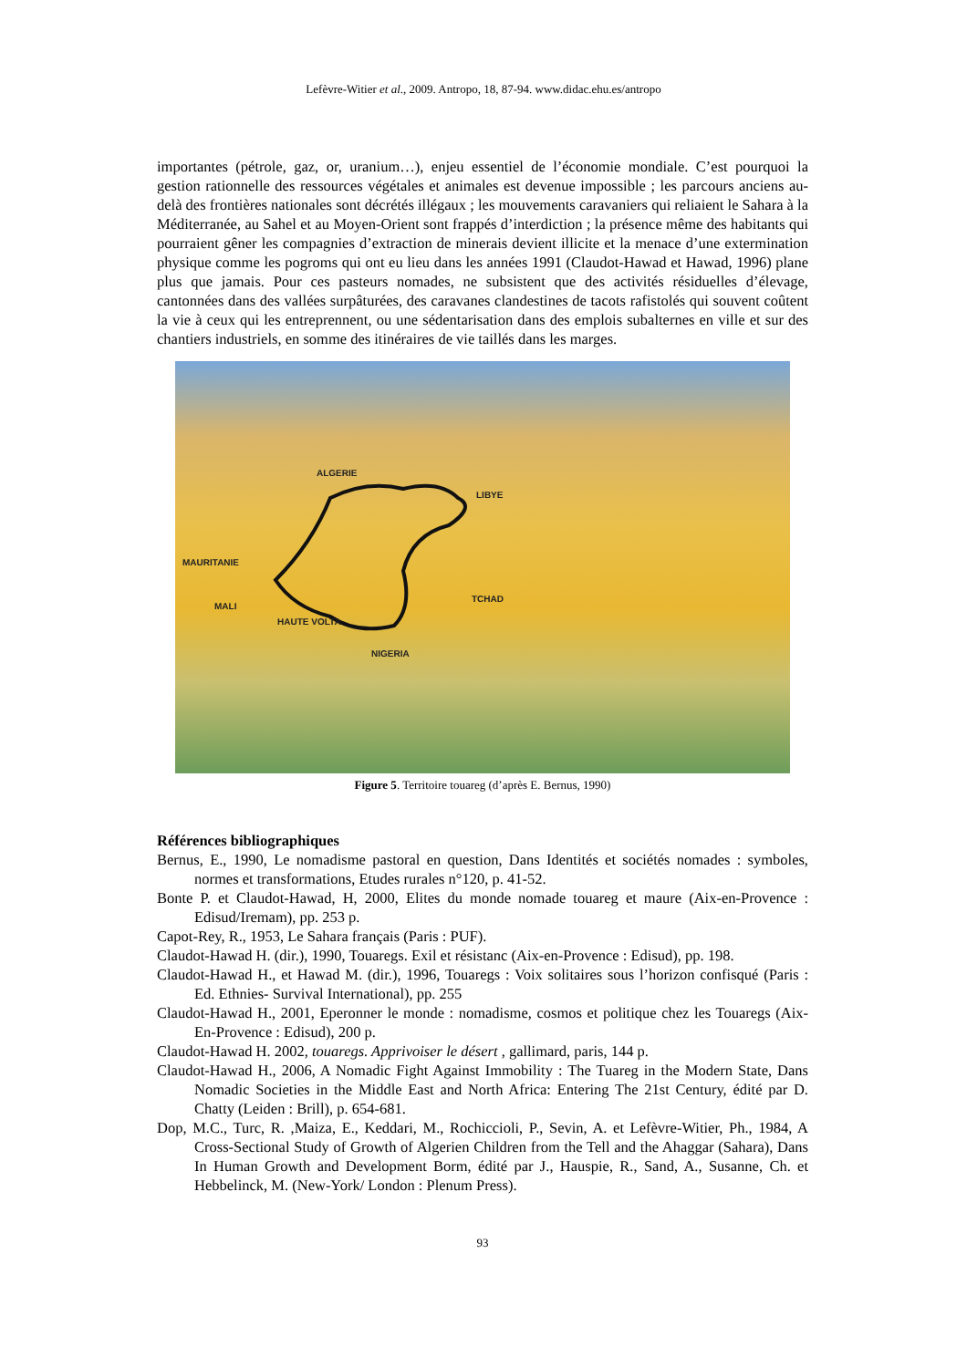Lefèvre-Witier et al., 2009. Antropo, 18, 87-94. www.didac.ehu.es/antropo
importantes (pétrole, gaz, or, uranium…), enjeu essentiel de l’économie mondiale. C’est pourquoi la gestion rationnelle des ressources végétales et animales est devenue impossible ; les parcours anciens au-delà des frontières nationales sont décrétés illégaux ; les mouvements caravaniers qui reliaient le Sahara à la Méditerranée, au Sahel et au Moyen-Orient sont frappés d’interdiction ; la présence même des habitants qui pourraient gêner les compagnies d’extraction de minerais devient illicite et la menace d’une extermination physique comme les pogroms qui ont eu lieu dans les années 1991 (Claudot-Hawad et Hawad, 1996) plane plus que jamais. Pour ces pasteurs nomades, ne subsistent que des activités résiduelles d’élevage, cantonnées dans des vallées surpâturées, des caravanes clandestines de tacots rafistolés qui souvent coûtent la vie à ceux qui les entreprennent, ou une sédentarisation dans des emplois subalternes en ville et sur des chantiers industriels, en somme des itinéraires de vie taillés dans les marges.
ALGERIE
LIBYE
MAURITANIE
MALI
HAUTE VOLTA
TCHAD
NIGERIA
Figure 5. Territoire touareg (d’après E. Bernus, 1990)
Références bibliographiques
Bernus, E., 1990, Le nomadisme pastoral en question, Dans Identités et sociétés nomades : symboles, normes et transformations, Etudes rurales n°120, p. 41-52.
Bonte P. et Claudot-Hawad, H, 2000, Elites du monde nomade touareg et maure (Aix-en-Provence : Edisud/Iremam), pp. 253 p.
Capot-Rey, R., 1953, Le Sahara français (Paris : PUF).
Claudot-Hawad H. (dir.), 1990, Touaregs. Exil et résistanc (Aix-en-Provence : Edisud), pp. 198.
Claudot-Hawad H., et Hawad M. (dir.), 1996, Touaregs : Voix solitaires sous l’horizon confisqué (Paris : Ed. Ethnies- Survival International), pp. 255
Claudot-Hawad H., 2001, Eperonner le monde : nomadisme, cosmos et politique chez les Touaregs (Aix-En-Provence : Edisud), 200 p.
Claudot-Hawad H. 2002, touaregs. Apprivoiser le désert , gallimard, paris, 144 p.
Claudot-Hawad H., 2006, A Nomadic Fight Against Immobility : The Tuareg in the Modern State, Dans Nomadic Societies in the Middle East and North Africa: Entering The 21st Century, édité par D. Chatty (Leiden : Brill), p. 654-681.
Dop, M.C., Turc, R. ,Maiza, E., Keddari, M., Rochiccioli, P., Sevin, A. et Lefèvre-Witier, Ph., 1984, A Cross-Sectional Study of Growth of Algerien Children from the Tell and the Ahaggar (Sahara), Dans In Human Growth and Development Borm, édité par J., Hauspie, R., Sand, A., Susanne, Ch. et Hebbelinck, M. (New-York/ London : Plenum Press).
93